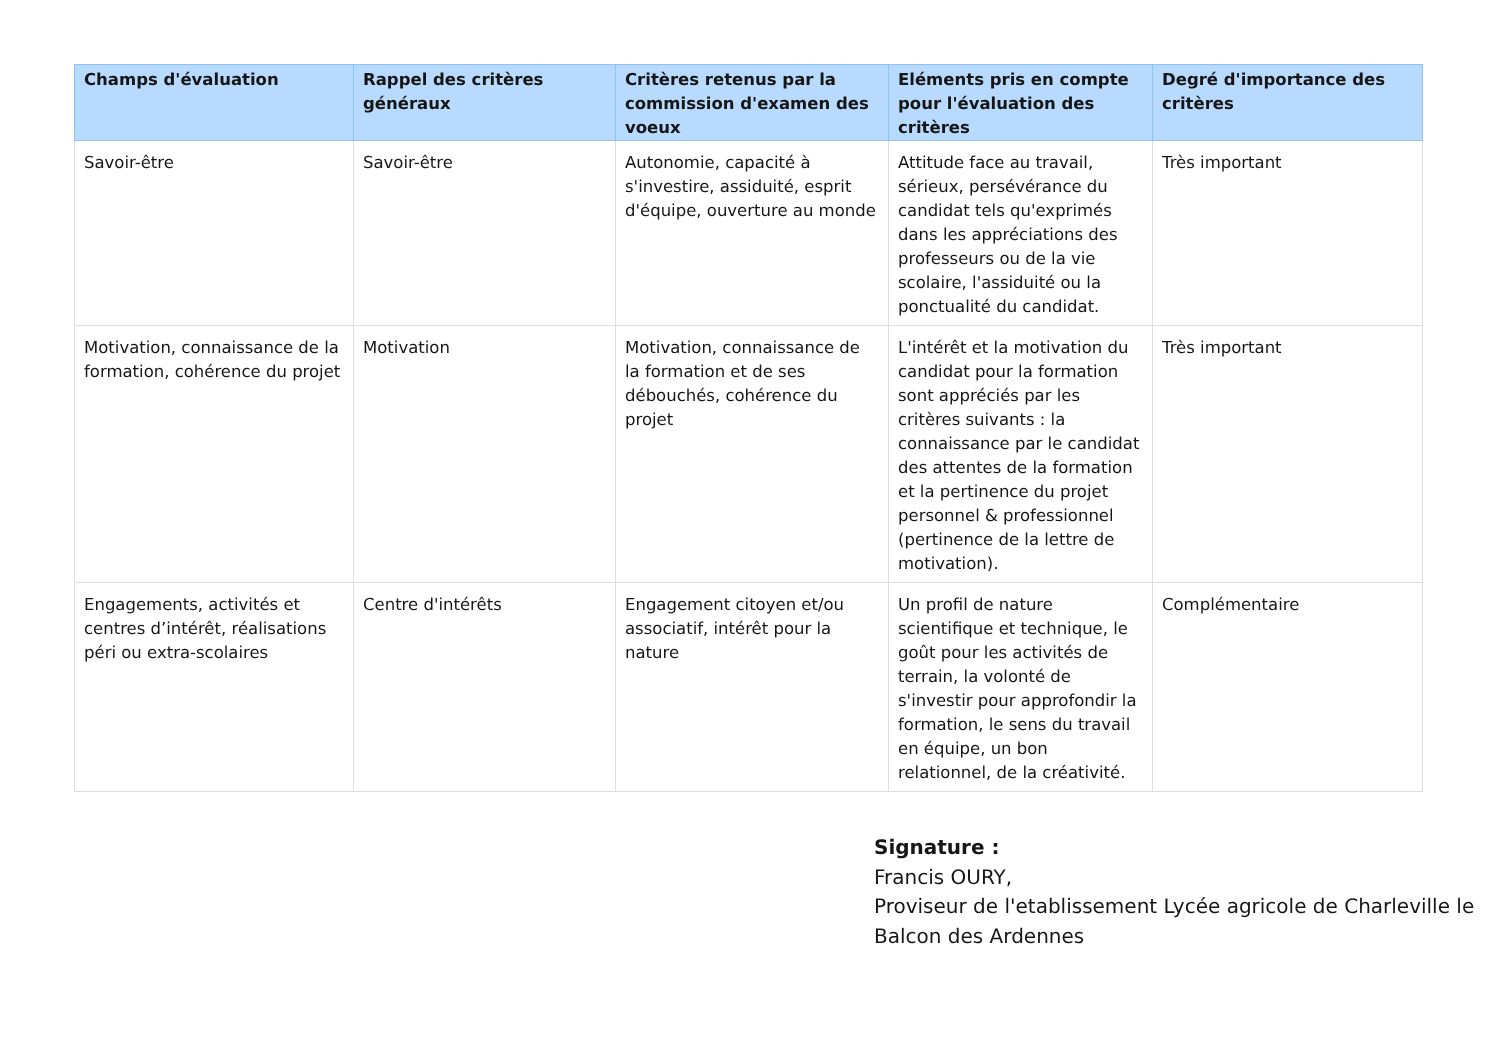| Champs d'évaluation | Rappel des critères généraux | Critères retenus par la commission d'examen des voeux | Eléments pris en compte pour l'évaluation des critères | Degré d'importance des critères |
| --- | --- | --- | --- | --- |
| Savoir-être | Savoir-être | Autonomie, capacité à s'investire, assiduité, esprit d'équipe, ouverture au monde | Attitude face au travail, sérieux, persévérance du candidat tels qu'exprimés dans les appréciations des professeurs ou de la vie scolaire, l'assiduité ou la ponctualité du candidat. | Très important |
| Motivation, connaissance de la formation, cohérence du projet | Motivation | Motivation, connaissance de la formation et de ses débouchés, cohérence du projet | L'intérêt et la motivation du candidat pour la formation sont appréciés par les critères suivants : la connaissance par le candidat des attentes de la formation et la pertinence du projet personnel & professionnel (pertinence de la lettre de motivation). | Très important |
| Engagements, activités et centres d’intérêt, réalisations péri ou extra-scolaires | Centre d'intérêts | Engagement citoyen et/ou associatif, intérêt pour la nature | Un profil de nature scientifique et technique, le goût pour les activités de terrain, la volonté de s'investir pour approfondir la formation, le sens du travail en équipe, un bon relationnel, de la créativité. | Complémentaire |
Signature :
Francis OURY,
Proviseur de l'etablissement Lycée agricole de Charleville le Balcon des Ardennes